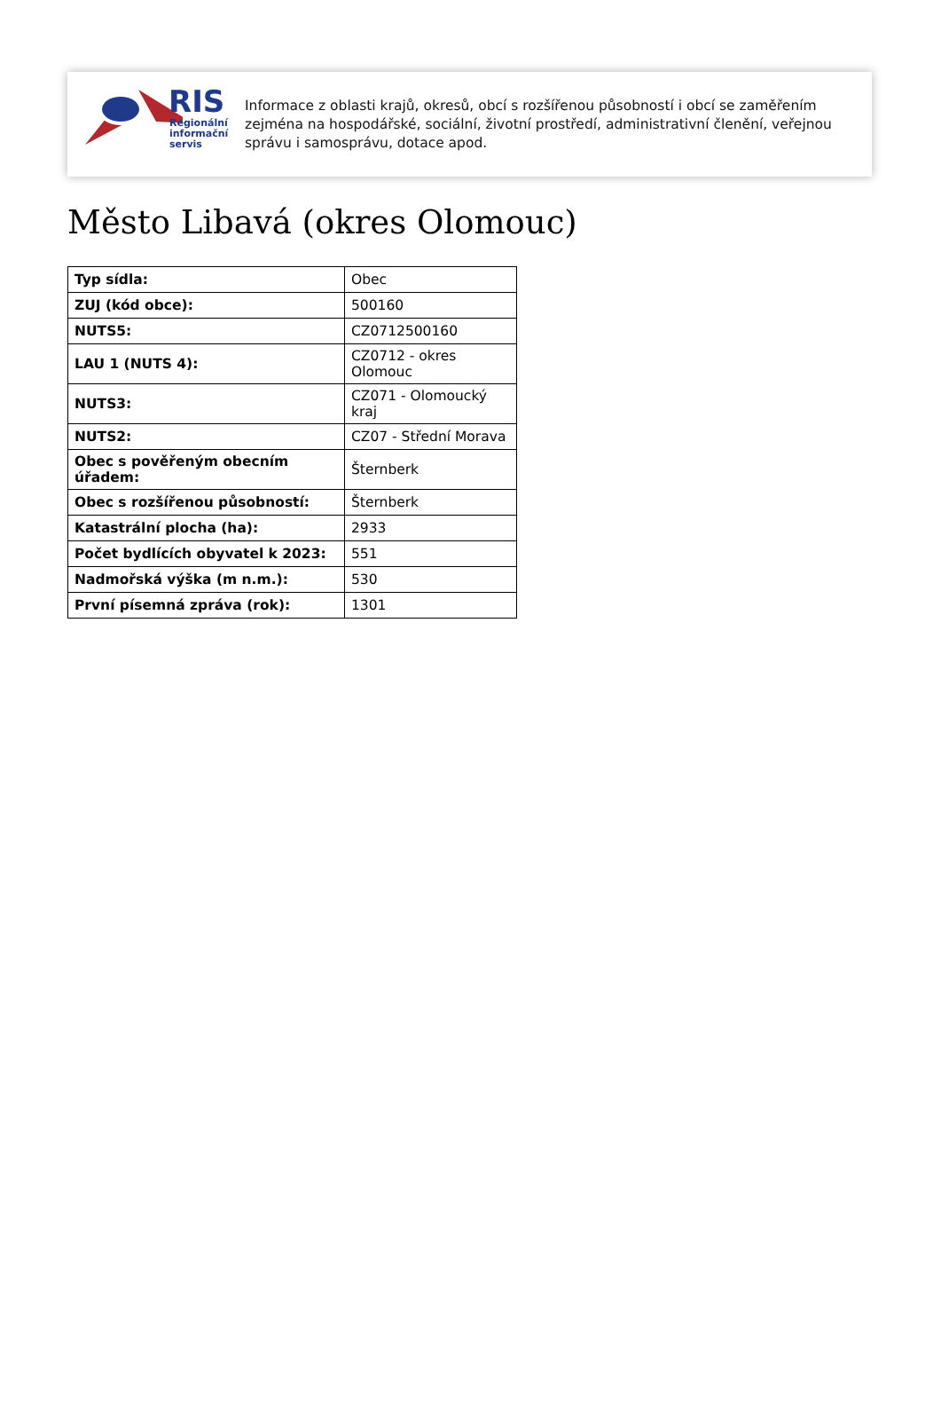RIS
Regionální
informační
servis
Informace z oblasti krajů, okresů, obcí s rozšířenou působností i obcí se zaměřením zejména na hospodářské, sociální, životní prostředí, administrativní členění, veřejnou správu i samosprávu, dotace apod.
Město Libavá (okres Olomouc)
| Typ sídla: | Obec |
| ZUJ (kód obce): | 500160 |
| NUTS5: | CZ0712500160 |
| LAU 1 (NUTS 4): | CZ0712 - okres Olomouc |
| NUTS3: | CZ071 - Olomoucký kraj |
| NUTS2: | CZ07 - Střední Morava |
| Obec s pověřeným obecním úřadem: | Šternberk |
| Obec s rozšířenou působností: | Šternberk |
| Katastrální plocha (ha): | 2933 |
| Počet bydlících obyvatel k 2023: | 551 |
| Nadmořská výška (m n.m.): | 530 |
| První písemná zpráva (rok): | 1301 |